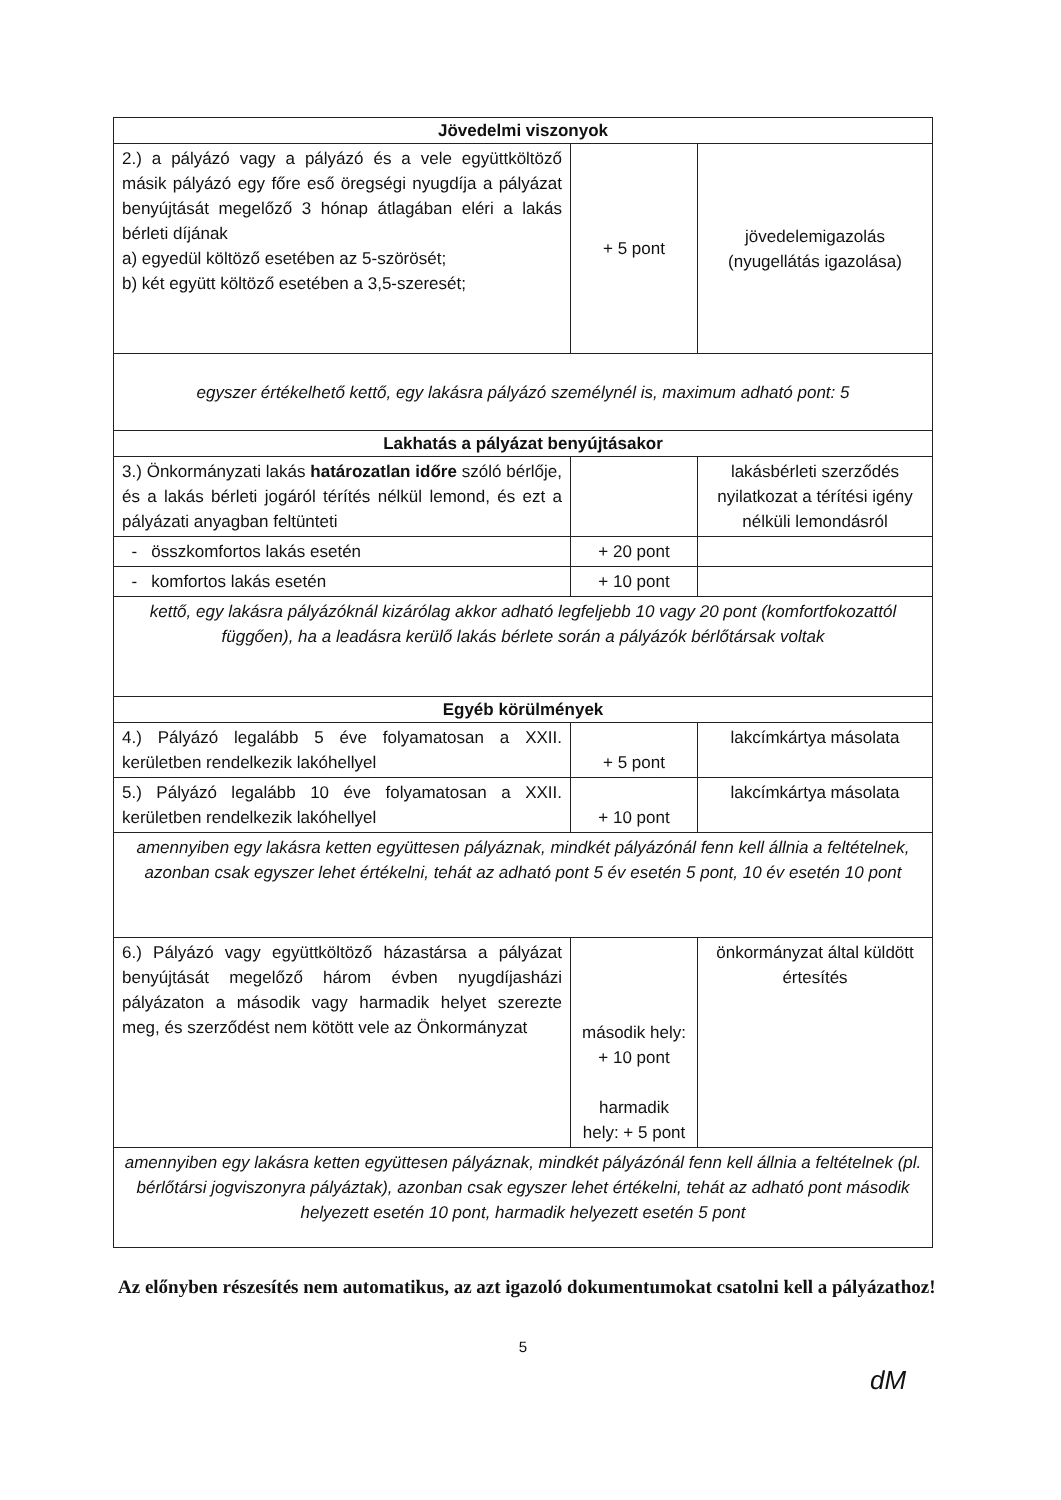| Jövedelmi viszonyok | | |
| --- | --- | --- |
| 2.) a pályázó vagy a pályázó és a vele együttköltöző másik pályázó egy főre eső öregségi nyugdíja a pályázat benyújtását megelőző 3 hónap átlagában eléri a lakás bérleti díjának a) egyedül költöző esetében az 5-szörösét; b) két együtt költöző esetében a 3,5-szeresét; | + 5 pont | jövedelemigazolás (nyugellátás igazolása) |
| egyszer értékelhető kettő, egy lakásra pályázó személynél is, maximum adható pont: 5 | | |
| Lakhatás a pályázat benyújtásakor | | |
| 3.) Önkormányzati lakás határozatlan időre szóló bérlője, és a lakás bérleti jogáról térítés nélkül lemond, és ezt a pályázati anyagban feltünteti | | lakásbérleti szerződés nyilatkozat a térítési igény nélküli lemondásról |
| - összkomfortos lakás esetén | + 20 pont | |
| - komfortos lakás esetén | + 10 pont | |
| kettő, egy lakásra pályázóknál kizárólag akkor adható legfeljebb 10 vagy 20 pont (komfortfokozattól függően), ha a leadásra kerülő lakás bérlete során a pályázók bérlőtársak voltak | | |
| Egyéb körülmények | | |
| 4.) Pályázó legalább 5 éve folyamatosan a XXII. kerületben rendelkezik lakóhellyel | + 5 pont | lakcímkártya másolata |
| 5.) Pályázó legalább 10 éve folyamatosan a XXII. kerületben rendelkezik lakóhellyel | + 10 pont | lakcímkártya másolata |
| amennyiben egy lakásra ketten együttesen pályáznak, mindkét pályázónál fenn kell állnia a feltételnek, azonban csak egyszer lehet értékelni, tehát az adható pont 5 év esetén 5 pont, 10 év esetén 10 pont | | |
| 6.) Pályázó vagy együttköltöző házastársa a pályázat benyújtását megelőző három évben nyugdíjasházi pályázaton a második vagy harmadik helyet szerezte meg, és szerződést nem kötött vele az Önkormányzat | második hely: + 10 pont harmadik hely: + 5 pont | önkormányzat által küldött értesítés |
| amennyiben egy lakásra ketten együttesen pályáznak, mindkét pályázónál fenn kell állnia a feltételnek (pl. bérlőtársi jogviszonyra pályáztak), azonban csak egyszer lehet értékelni, tehát az adható pont második helyezett esetén 10 pont, harmadik helyezett esetén 5 pont | | |
Az előnyben részesítés nem automatikus, az azt igazoló dokumentumokat csatolni kell a pályázathoz!
5
dM